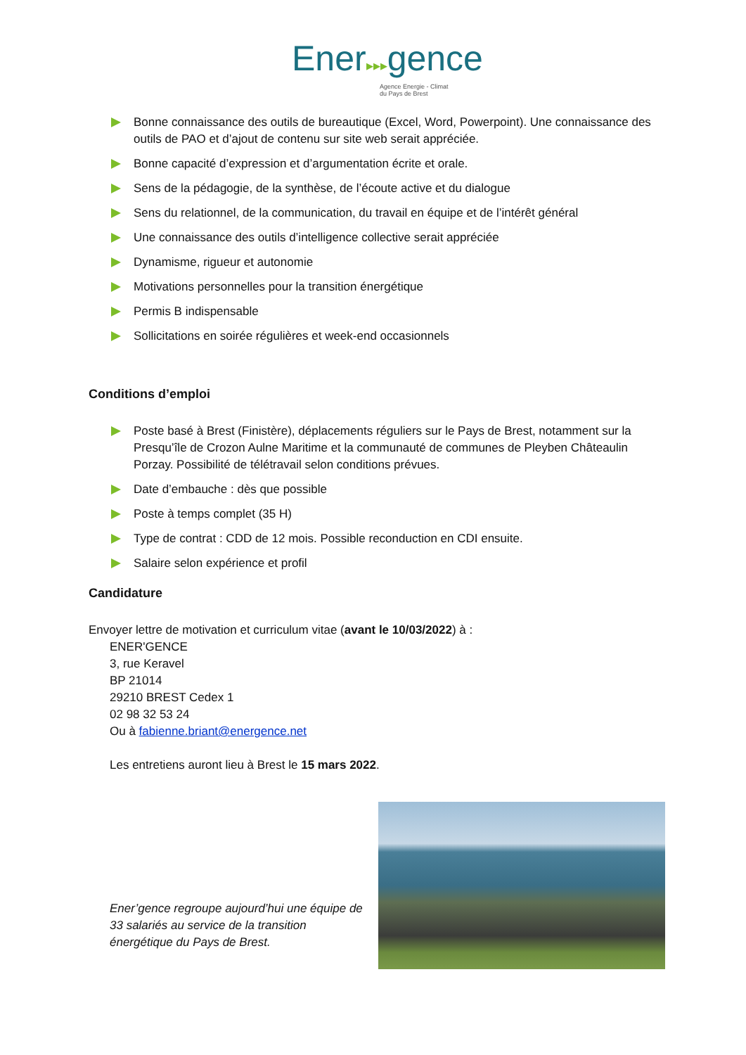Ener▸▸▸gence
Agence Energie - Climat
du Pays de Brest
Bonne connaissance des outils de bureautique (Excel, Word, Powerpoint). Une connaissance des outils de PAO et d’ajout de contenu sur site web serait appréciée.
Bonne capacité d’expression et d’argumentation écrite et orale.
Sens de la pédagogie, de la synthèse, de l’écoute active et du dialogue
Sens du relationnel, de la communication, du travail en équipe et de l’intérêt général
Une connaissance des outils d’intelligence collective serait appréciée
Dynamisme, rigueur et autonomie
Motivations personnelles pour la transition énergétique
Permis B indispensable
Sollicitations en soirée régulières et week-end occasionnels
Conditions d’emploi
Poste basé à Brest (Finistère), déplacements réguliers sur le Pays de Brest, notamment sur la Presqu’île de Crozon Aulne Maritime et la communauté de communes de Pleyben Châteaulin Porzay. Possibilité de télétravail selon conditions prévues.
Date d’embauche : dès que possible
Poste à temps complet (35 H)
Type de contrat : CDD de 12 mois. Possible reconduction en CDI ensuite.
Salaire selon expérience et profil
Candidature
Envoyer lettre de motivation et curriculum vitae (avant le 10/03/2022) à :
ENER'GENCE
3, rue Keravel
BP 21014
29210 BREST Cedex 1
02 98 32 53 24
Ou à fabienne.briant@energence.net
Les entretiens auront lieu à Brest le 15 mars 2022.
Ener’gence regroupe aujourd’hui une équipe de 33 salariés au service de la transition énergétique du Pays de Brest.